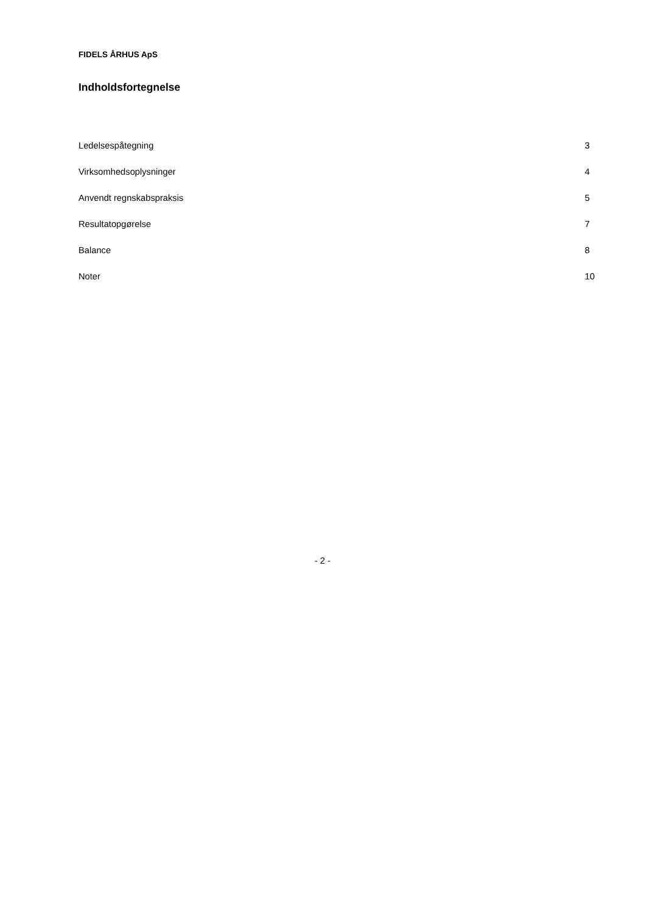FIDELS ÅRHUS ApS
Indholdsfortegnelse
Ledelsespåtegning 3
Virksomhedsoplysninger 4
Anvendt regnskabspraksis 5
Resultatopgørelse 7
Balance 8
Noter 10
- 2 -